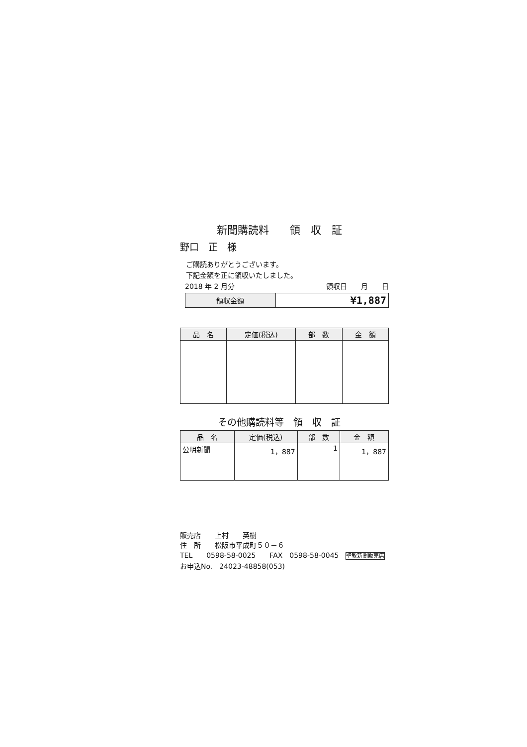新聞購読料　　領　収　証
野口　正　様
ご購読ありがとうございます。
下記金額を正に領収いたしました。
2018 年 2 月分 領収日　　月　　日
| 領収金額 | ¥1,887 |
| 品 名 | 定価(税込) | 部 数 | 金 額 |
| --- | --- | --- | --- |
その他購読料等　領　収　証
| 品 名 | 定価(税込) | 部 数 | 金 額 |
| --- | --- | --- | --- |
| 公明新聞 | 1，887 | 1 | 1，887 |
販売店　　上村　　英樹
住　所　　松阪市平成町５０－６
TEL　　0598-58-0025　　FAX　0598-58-0045　聖教新聞販売店
お申込No.　24023-48858(053)